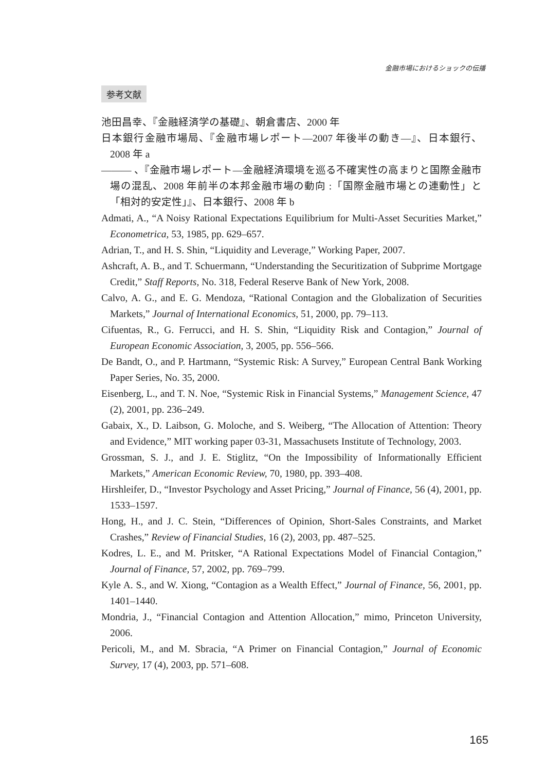金融市場におけるショックの伝播
参考文献
池田昌幸、『金融経済学の基礎』、朝倉書店、2000 年
日本銀行金融市場局、『金融市場レポート—2007 年後半の動き—』、日本銀行、2008 年 a
——— 、『金融市場レポート—金融経済環境を巡る不確実性の高まりと国際金融市場の混乱、2008 年前半の本邦金融市場の動向 :「国際金融市場との連動性」と「相対的安定性」』、日本銀行、2008 年 b
Admati, A., “A Noisy Rational Expectations Equilibrium for Multi-Asset Securities Market,” Econometrica, 53, 1985, pp. 629–657.
Adrian, T., and H. S. Shin, “Liquidity and Leverage,” Working Paper, 2007.
Ashcraft, A. B., and T. Schuermann, “Understanding the Securitization of Subprime Mortgage Credit,” Staff Reports, No. 318, Federal Reserve Bank of New York, 2008.
Calvo, A. G., and E. G. Mendoza, “Rational Contagion and the Globalization of Securities Markets,” Journal of International Economics, 51, 2000, pp. 79–113.
Cifuentas, R., G. Ferrucci, and H. S. Shin, “Liquidity Risk and Contagion,” Journal of European Economic Association, 3, 2005, pp. 556–566.
De Bandt, O., and P. Hartmann, “Systemic Risk: A Survey,” European Central Bank Working Paper Series, No. 35, 2000.
Eisenberg, L., and T. N. Noe, “Systemic Risk in Financial Systems,” Management Science, 47 (2), 2001, pp. 236–249.
Gabaix, X., D. Laibson, G. Moloche, and S. Weiberg, “The Allocation of Attention: Theory and Evidence,” MIT working paper 03-31, Massachusets Institute of Technology, 2003.
Grossman, S. J., and J. E. Stiglitz, “On the Impossibility of Informationally Efficient Markets,” American Economic Review, 70, 1980, pp. 393–408.
Hirshleifer, D., “Investor Psychology and Asset Pricing,” Journal of Finance, 56 (4), 2001, pp. 1533–1597.
Hong, H., and J. C. Stein, “Differences of Opinion, Short-Sales Constraints, and Market Crashes,” Review of Financial Studies, 16 (2), 2003, pp. 487–525.
Kodres, L. E., and M. Pritsker, “A Rational Expectations Model of Financial Contagion,” Journal of Finance, 57, 2002, pp. 769–799.
Kyle A. S., and W. Xiong, “Contagion as a Wealth Effect,” Journal of Finance, 56, 2001, pp. 1401–1440.
Mondria, J., “Financial Contagion and Attention Allocation,” mimo, Princeton University, 2006.
Pericoli, M., and M. Sbracia, “A Primer on Financial Contagion,” Journal of Economic Survey, 17 (4), 2003, pp. 571–608.
165